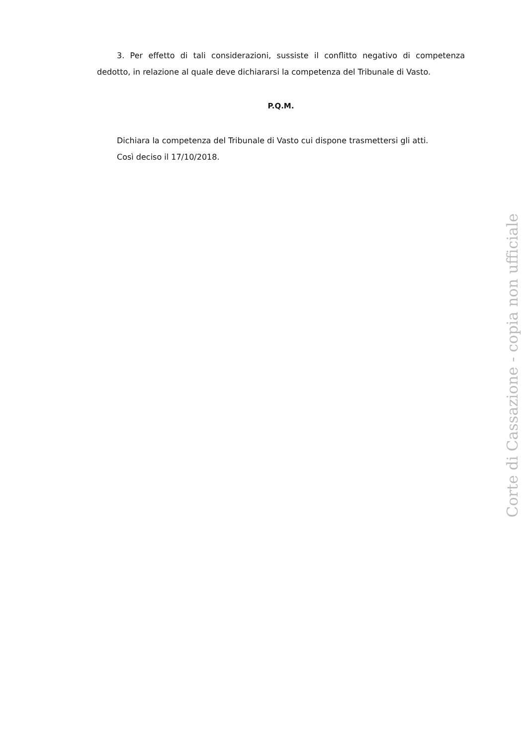3. Per effetto di tali considerazioni, sussiste il conflitto negativo di competenza dedotto, in relazione al quale deve dichiararsi la competenza del Tribunale di Vasto.
P.Q.M.
Dichiara la competenza del Tribunale di Vasto cui dispone trasmettersi gli atti.
Così deciso il 17/10/2018.
Corte di Cassazione - copia non ufficiale